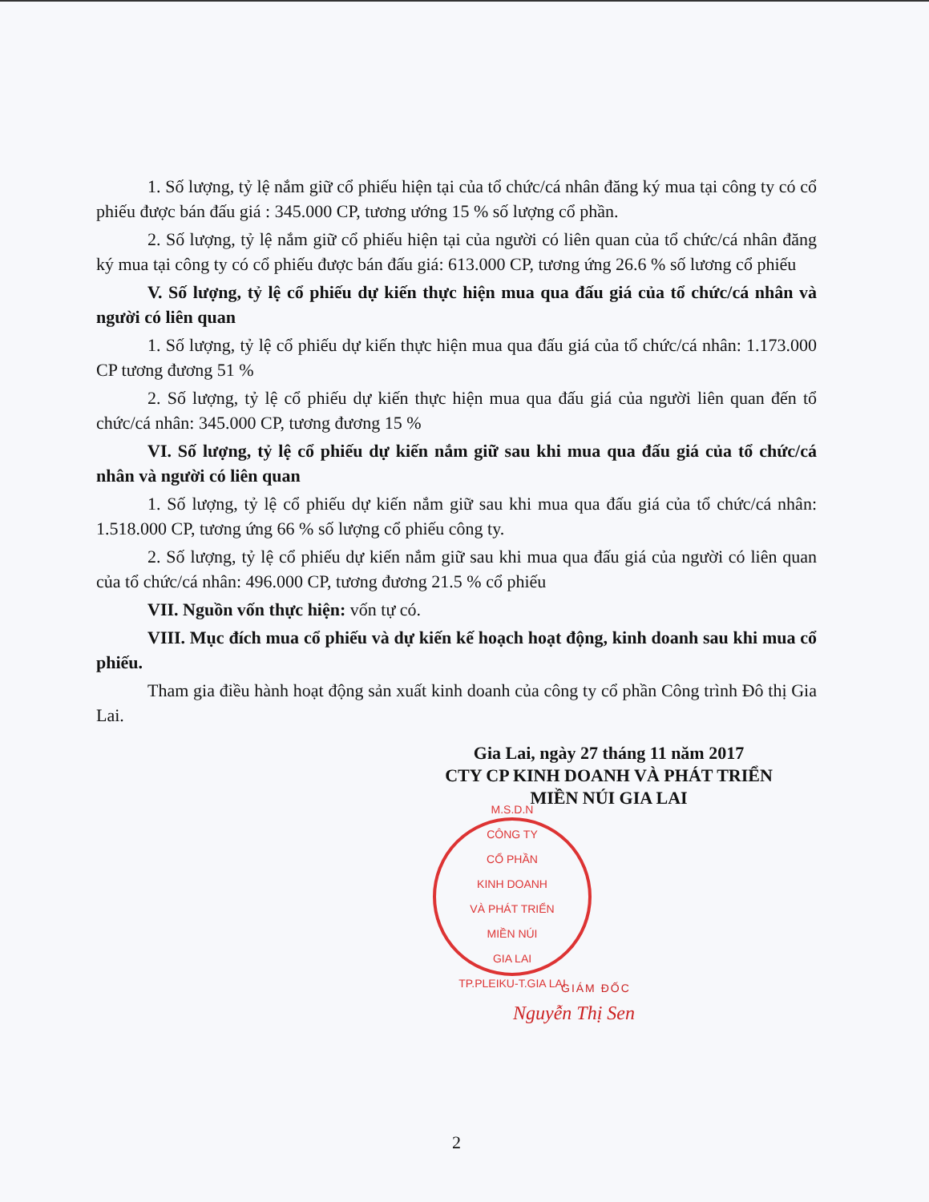1. Số lượng, tỷ lệ nắm giữ cổ phiếu hiện tại của tổ chức/cá nhân đăng ký mua tại công ty có cổ phiếu được bán đấu giá : 345.000 CP, tương ướng 15 % số lượng cổ phần.
2. Số lượng, tỷ lệ nắm giữ cổ phiếu hiện tại của người có liên quan của tổ chức/cá nhân đăng ký mua tại công ty có cổ phiếu được bán đấu giá: 613.000 CP, tương ứng 26.6 % số lương cổ phiếu
V. Số lượng, tỷ lệ cổ phiếu dự kiến thực hiện mua qua đấu giá của tổ chức/cá nhân và người có liên quan
1. Số lượng, tỷ lệ cổ phiếu dự kiến thực hiện mua qua đấu giá của tổ chức/cá nhân: 1.173.000 CP tương đương 51 %
2. Số lượng, tỷ lệ cổ phiếu dự kiến thực hiện mua qua đấu giá của người liên quan đến tổ chức/cá nhân: 345.000 CP, tương đương 15 %
VI. Số lượng, tỷ lệ cổ phiếu dự kiến nắm giữ sau khi mua qua đấu giá của tổ chức/cá nhân và người có liên quan
1. Số lượng, tỷ lệ cổ phiếu dự kiến nắm giữ sau khi mua qua đấu giá của tổ chức/cá nhân: 1.518.000 CP, tương ứng 66 % số lượng cổ phiếu công ty.
2. Số lượng, tỷ lệ cổ phiếu dự kiến nắm giữ sau khi mua qua đấu giá của người có liên quan của tổ chức/cá nhân: 496.000 CP, tương đương 21.5 % cổ phiếu
VII. Nguồn vốn thực hiện: vốn tự có.
VIII. Mục đích mua cổ phiếu và dự kiến kế hoạch hoạt động, kinh doanh sau khi mua cổ phiếu.
Tham gia điều hành hoạt động sản xuất kinh doanh của công ty cổ phần Công trình Đô thị Gia Lai.
Gia Lai, ngày 27 tháng 11 năm 2017
CTY CP KINH DOANH VÀ PHÁT TRIỂN
MIỀN NÚI GIA LAI
M.S.D.N
CÔNG TY
CỔ PHẦN
KINH DOANH
VÀ PHÁT TRIỂN
MIỀN NÚI
GIA LAI
TP.PLEIKU-T.GIA LAI
GIÁM ĐỐC
Nguyễn Thị Sen
2